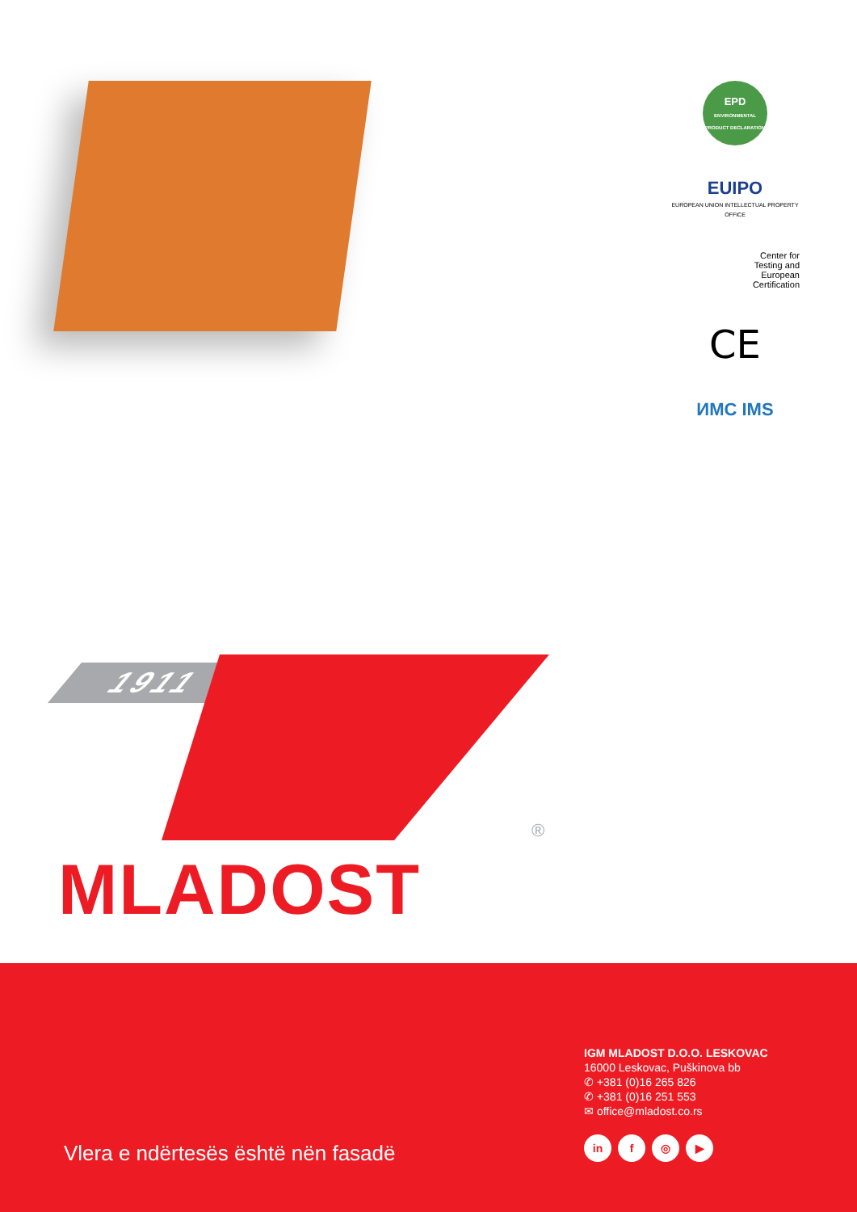EPD
ENVIRONMENTAL PRODUCT DECLARATION
EUIPO
EUROPEAN UNION INTELLECTUAL PROPERTY OFFICE
Center for
Testing and
European
Certification
CE
ИМС IMS
1911
®
MLADOST
IGM MLADOST D.O.O. LESKOVAC
16000 Leskovac, Puškinova bb
✆ +381 (0)16 265 826
✆ +381 (0)16 251 553
✉ office@mladost.co.rs
in f ◎ ▶
Vlera e ndërtesës është nën fasadë